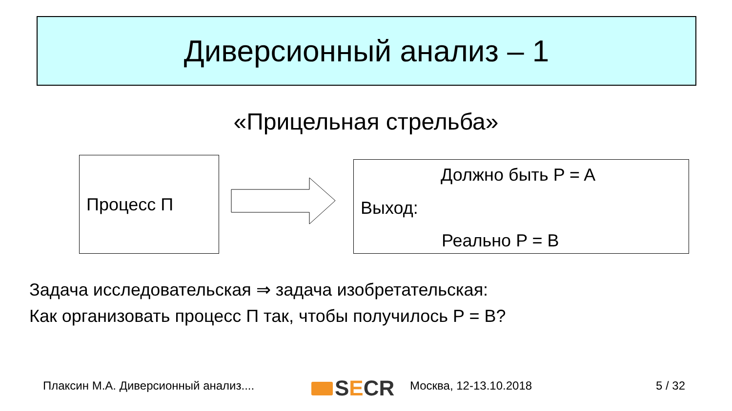Диверсионный анализ – 1
«Прицельная стрельба»
Процесс П
Должно быть P = A
Выход:
Реально P = B
Задача исследовательская ⇒ задача изобретательская:
Как организовать процесс П так, чтобы получилось P = B?
Плаксин М.А. Диверсионный анализ....
SECR Москва, 12-13.10.2018 5 / 32